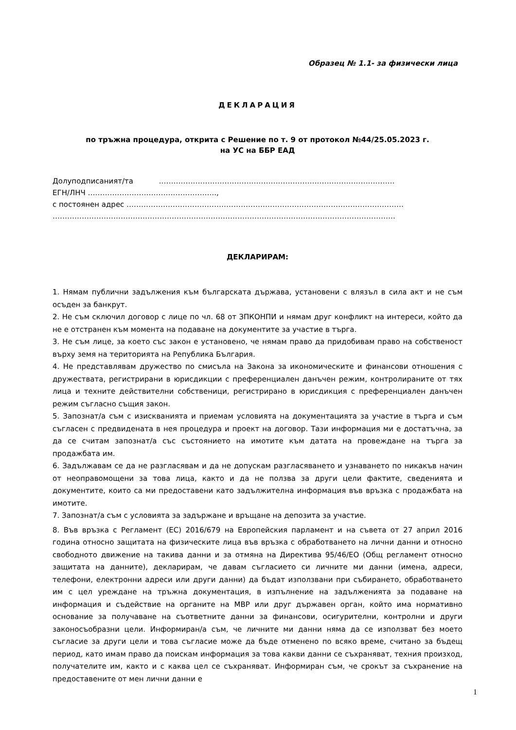Образец № 1.1- за физически лица
ДЕКЛАРАЦИЯ
по тръжна процедура, открита с Решение по т. 9 от протокол №44/25.05.2023 г.
на УС на ББР ЕАД
Долуподписаният/та …………………………………………………………………………………….
ЕГН/ЛНЧ ……………………………………………..,
с постоянен адрес ……………………………………………………………………………………………………
……………………………………………………………………………………………………………………………
ДЕКЛАРИРАМ:
1. Нямам публични задължения към българската държава, установени с влязъл в сила акт и не съм осъден за банкрут.
2. Не съм сключил договор с лице по чл. 68 от ЗПКОНПИ и нямам друг конфликт на интереси, който да не е отстранен към момента на подаване на документите за участие в търга.
3. Не съм лице, за което със закон е установено, че нямам право да придобивам право на собственост върху земя на територията на Република България.
4. Не представлявам дружество по смисъла на Закона за икономическите и финансови отношения с дружествата, регистрирани в юрисдикции с преференциален данъчен режим, контролираните от тях лица и техните действителни собственици, регистрирано в юрисдикция с преференциален данъчен режим съгласно същия закон.
5. Запознат/а съм с изискванията и приемам условията на документацията за участие в търга и съм съгласен с предвидената в нея процедура и проект на договор. Тази информация ми е достатъчна, за да се считам запознат/а със състоянието на имотите към датата на провеждане на търга за продажбата им.
6. Задължавам се да не разгласявам и да не допускам разгласяването и узнаването по никакъв начин от неоправомощени за това лица, както и да не ползва за други цели фактите, сведенията и документите, които са ми предоставени като задължителна информация във връзка с продажбата на имотите.
7. Запознат/а съм с условията за задържане и връщане на депозита за участие.
8. Във връзка с Регламент (ЕС) 2016/679 на Европейския парламент и на съвета от 27 април 2016 година относно защитата на физическите лица във връзка с обработването на лични данни и относно свободното движение на такива данни и за отмяна на Директива 95/46/ЕО (Общ регламент относно защитата на данните), декларирам, че давам съгласието си личните ми данни (имена, адреси, телефони, електронни адреси или други данни) да бъдат използвани при събирането, обработването им с цел уреждане на тръжна документация, в изпълнение на задълженията за подаване на информация и съдействие на органите на МВР или друг държавен орган, който има нормативно основание за получаване на съответните данни за финансови, осигурителни, контролни и други законосъобразни цели. Информиран/а съм, че личните ми данни няма да се използват без моето съгласие за други цели и това съгласие може да бъде отменено по всяко време, считано за бъдещ период, като имам право да поискам информация за това какви данни се съхраняват, техния произход, получателите им, както и с каква цел се съхраняват. Информиран съм, че срокът за съхранение на предоставените от мен лични данни е
1